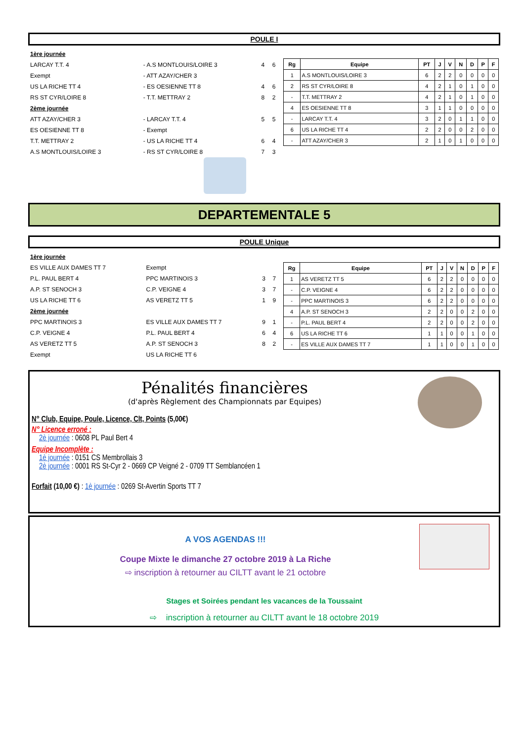POULE I
| 1ère journée | | | |
| LARCAY T.T. 4 | - A.S MONTLOUIS/LOIRE 3 | 4 | 6 |
| Exempt | - ATT AZAY/CHER 3 | | |
| US LA RICHE TT 4 | - ES OESIENNE TT 8 | 4 | 6 |
| RS ST CYR/LOIRE 8 | - T.T. METTRAY 2 | 8 | 2 |
| 2ème journée | | | |
| ATT AZAY/CHER 3 | - LARCAY T.T. 4 | 5 | 5 |
| ES OESIENNE TT 8 | - Exempt | | |
| T.T. METTRAY 2 | - US LA RICHE TT 4 | 6 | 4 |
| A.S MONTLOUIS/LOIRE 3 | - RS ST CYR/LOIRE 8 | 7 | 3 |
| Rg | Equipe | PT | J | V | N | D | P | F |
| --- | --- | --- | --- | --- | --- | --- | --- | --- |
| 1 | A.S MONTLOUIS/LOIRE 3 | 6 | 2 | 2 | 0 | 0 | 0 | 0 |
| 2 | RS ST CYR/LOIRE 8 | 4 | 2 | 1 | 0 | 1 | 0 | 0 |
| - | T.T. METTRAY 2 | 4 | 2 | 1 | 0 | 1 | 0 | 0 |
| 4 | ES OESIENNE TT 8 | 3 | 1 | 1 | 0 | 0 | 0 | 0 |
| - | LARCAY T.T. 4 | 3 | 2 | 0 | 1 | 1 | 0 | 0 |
| 6 | US LA RICHE TT 4 | 2 | 2 | 0 | 0 | 2 | 0 | 0 |
| - | ATT AZAY/CHER 3 | 2 | 1 | 0 | 1 | 0 | 0 | 0 |
DEPARTEMENTALE 5
POULE Unique
| 1ère journée | | | |
| ES VILLE AUX DAMES TT 7 | Exempt | | |
| P.L. PAUL BERT 4 | PPC MARTINOIS 3 | 3 | 7 |
| A.P. ST SENOCH 3 | C.P. VEIGNE 4 | 3 | 7 |
| US LA RICHE TT 6 | AS VERETZ TT 5 | 1 | 9 |
| 2ème journée | | | |
| PPC MARTINOIS 3 | ES VILLE AUX DAMES TT 7 | 9 | 1 |
| C.P. VEIGNE 4 | P.L. PAUL BERT 4 | 6 | 4 |
| AS VERETZ TT 5 | A.P. ST SENOCH 3 | 8 | 2 |
| Exempt | US LA RICHE TT 6 | | |
| Rg | Equipe | PT | J | V | N | D | P | F |
| --- | --- | --- | --- | --- | --- | --- | --- | --- |
| 1 | AS VERETZ TT 5 | 6 | 2 | 2 | 0 | 0 | 0 | 0 |
| - | C.P. VEIGNE 4 | 6 | 2 | 2 | 0 | 0 | 0 | 0 |
| - | PPC MARTINOIS 3 | 6 | 2 | 2 | 0 | 0 | 0 | 0 |
| 4 | A.P. ST SENOCH 3 | 2 | 2 | 0 | 0 | 2 | 0 | 0 |
| - | P.L. PAUL BERT 4 | 2 | 2 | 0 | 0 | 2 | 0 | 0 |
| 6 | US LA RICHE TT 6 | 1 | 1 | 0 | 0 | 1 | 0 | 0 |
| - | ES VILLE AUX DAMES TT 7 | 1 | 1 | 0 | 0 | 1 | 0 | 0 |
Pénalités financières
(d'après Règlement des Championnats par Equipes)
N° Club, Equipe, Poule, Licence, Clt, Points (5,00€)
N° Licence erroné :
2è journée : 0608 PL Paul Bert 4
Equipe Incomplète :
1è journée : 0151 CS Membrollais 3
2è journée : 0001 RS St-Cyr 2 - 0669 CP Veigné 2 - 0709 TT Semblancéen 1
Forfait (10,00 €) : 1è journée : 0269 St-Avertin Sports TT 7
A VOS AGENDAS !!!
Coupe Mixte le dimanche 27 octobre 2019 à La Riche
⇨ inscription à retourner au CILTT avant le 21 octobre
Stages et Soirées pendant les vacances de la Toussaint
⇨ inscription à retourner au CILTT avant le 18 octobre 2019